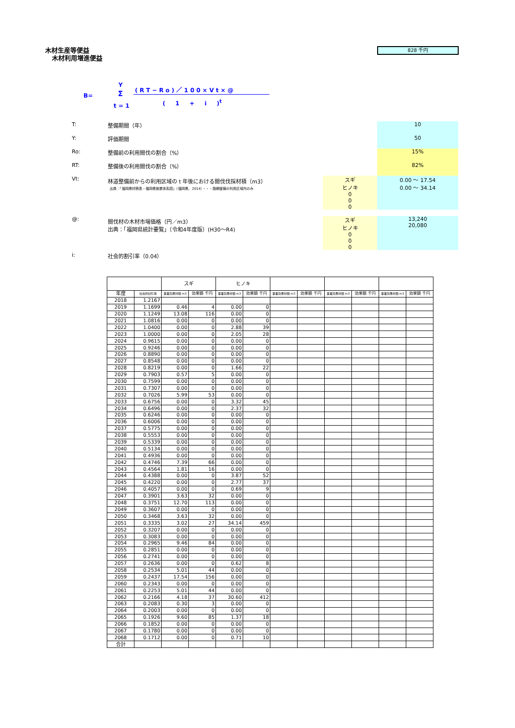木材生産等便益
木材利用増進便益
828 千円
B=
Y
Σ
t = 1
( R T − R o ) ／ 1 0 0 × V t × @
( 1 + i )<sup>t</sup>
T: 整備期間（年） 10
Y: 評価期間 50
Ro: 整備前の利用間伐の割合（%） 15%
RT: 整備後の利用間伐の割合（%） 82%
Vt: 林道整備前からの利用区域の t 年後における間伐伐採材積（m3）
出典：「福岡県材積表・福岡県施業体系図」（福岡県、2014）・・・路網整備の利用区域内のみ スギ
ヒノキ
0
0
0 0.00 ～ 17.54
0.00 ～ 34.14
@: 間伐材の木材市場価格（円／m3）
出典：「福岡県統計要覧」（令和4年度版）(H30～R4) スギ
ヒノキ
0
0
0 13,240
20,080
i: 社会的割引率（0.04）
| | | スギ | | ヒノキ | | | | | | | |
| --- | --- | --- | --- | --- | --- | --- | --- | --- | --- | --- | --- |
| 年度 | 社会的割引率 | 事業効果材積 m3 | 効果額 千円 | 事業効果材積 m3 | 効果額 千円 | 事業効果材積 m3 | 効果額 千円 | 事業効果材積 m3 | 効果額 千円 | 事業効果材積 m3 | 効果額 千円 |
| 2018 | 1.2167 | | | | | | | | | | |
| 2019 | 1.1699 | 0.46 | 4 | 0.00 | 0 | | | | | | |
| 2020 | 1.1249 | 13.08 | 116 | 0.00 | 0 | | | | | | |
| 2021 | 1.0816 | 0.00 | 0 | 0.00 | 0 | | | | | | |
| 2022 | 1.0400 | 0.00 | 0 | 2.88 | 39 | | | | | | |
| 2023 | 1.0000 | 0.00 | 0 | 2.05 | 28 | | | | | | |
| 2024 | 0.9615 | 0.00 | 0 | 0.00 | 0 | | | | | | |
| 2025 | 0.9246 | 0.00 | 0 | 0.00 | 0 | | | | | | |
| 2026 | 0.8890 | 0.00 | 0 | 0.00 | 0 | | | | | | |
| 2027 | 0.8548 | 0.00 | 0 | 0.00 | 0 | | | | | | |
| 2028 | 0.8219 | 0.00 | 0 | 1.66 | 22 | | | | | | |
| 2029 | 0.7903 | 0.57 | 5 | 0.00 | 0 | | | | | | |
| 2030 | 0.7599 | 0.00 | 0 | 0.00 | 0 | | | | | | |
| 2031 | 0.7307 | 0.00 | 0 | 0.00 | 0 | | | | | | |
| 2032 | 0.7026 | 5.99 | 53 | 0.00 | 0 | | | | | | |
| 2033 | 0.6756 | 0.00 | 0 | 3.32 | 45 | | | | | | |
| 2034 | 0.6496 | 0.00 | 0 | 2.37 | 32 | | | | | | |
| 2035 | 0.6246 | 0.00 | 0 | 0.00 | 0 | | | | | | |
| 2036 | 0.6006 | 0.00 | 0 | 0.00 | 0 | | | | | | |
| 2037 | 0.5775 | 0.00 | 0 | 0.00 | 0 | | | | | | |
| 2038 | 0.5553 | 0.00 | 0 | 0.00 | 0 | | | | | | |
| 2039 | 0.5339 | 0.00 | 0 | 0.00 | 0 | | | | | | |
| 2040 | 0.5134 | 0.00 | 0 | 0.00 | 0 | | | | | | |
| 2041 | 0.4936 | 0.00 | 0 | 0.00 | 0 | | | | | | |
| 2042 | 0.4746 | 7.39 | 66 | 0.00 | 0 | | | | | | |
| 2043 | 0.4564 | 1.81 | 16 | 0.00 | 0 | | | | | | |
| 2044 | 0.4388 | 0.00 | 0 | 3.87 | 52 | | | | | | |
| 2045 | 0.4220 | 0.00 | 0 | 2.77 | 37 | | | | | | |
| 2046 | 0.4057 | 0.00 | 0 | 0.69 | 9 | | | | | | |
| 2047 | 0.3901 | 3.63 | 32 | 0.00 | 0 | | | | | | |
| 2048 | 0.3751 | 12.70 | 113 | 0.00 | 0 | | | | | | |
| 2049 | 0.3607 | 0.00 | 0 | 0.00 | 0 | | | | | | |
| 2050 | 0.3468 | 3.63 | 32 | 0.00 | 0 | | | | | | |
| 2051 | 0.3335 | 3.02 | 27 | 34.14 | 459 | | | | | | |
| 2052 | 0.3207 | 0.00 | 0 | 0.00 | 0 | | | | | | |
| 2053 | 0.3083 | 0.00 | 0 | 0.00 | 0 | | | | | | |
| 2054 | 0.2965 | 9.46 | 84 | 0.00 | 0 | | | | | | |
| 2055 | 0.2851 | 0.00 | 0 | 0.00 | 0 | | | | | | |
| 2056 | 0.2741 | 0.00 | 0 | 0.00 | 0 | | | | | | |
| 2057 | 0.2636 | 0.00 | 0 | 0.62 | 8 | | | | | | |
| 2058 | 0.2534 | 5.01 | 44 | 0.00 | 0 | | | | | | |
| 2059 | 0.2437 | 17.54 | 156 | 0.00 | 0 | | | | | | |
| 2060 | 0.2343 | 0.00 | 0 | 0.00 | 0 | | | | | | |
| 2061 | 0.2253 | 5.01 | 44 | 0.00 | 0 | | | | | | |
| 2062 | 0.2166 | 4.18 | 37 | 30.60 | 412 | | | | | | |
| 2063 | 0.2083 | 0.30 | 3 | 0.00 | 0 | | | | | | |
| 2064 | 0.2003 | 0.00 | 0 | 0.00 | 0 | | | | | | |
| 2065 | 0.1926 | 9.60 | 85 | 1.37 | 18 | | | | | | |
| 2066 | 0.1852 | 0.00 | 0 | 0.00 | 0 | | | | | | |
| 2067 | 0.1780 | 0.00 | 0 | 0.00 | 0 | | | | | | |
| 2068 | 0.1712 | 0.00 | 0 | 0.71 | 10 | | | | | | |
| 合計 | | | | | | | | | | | |